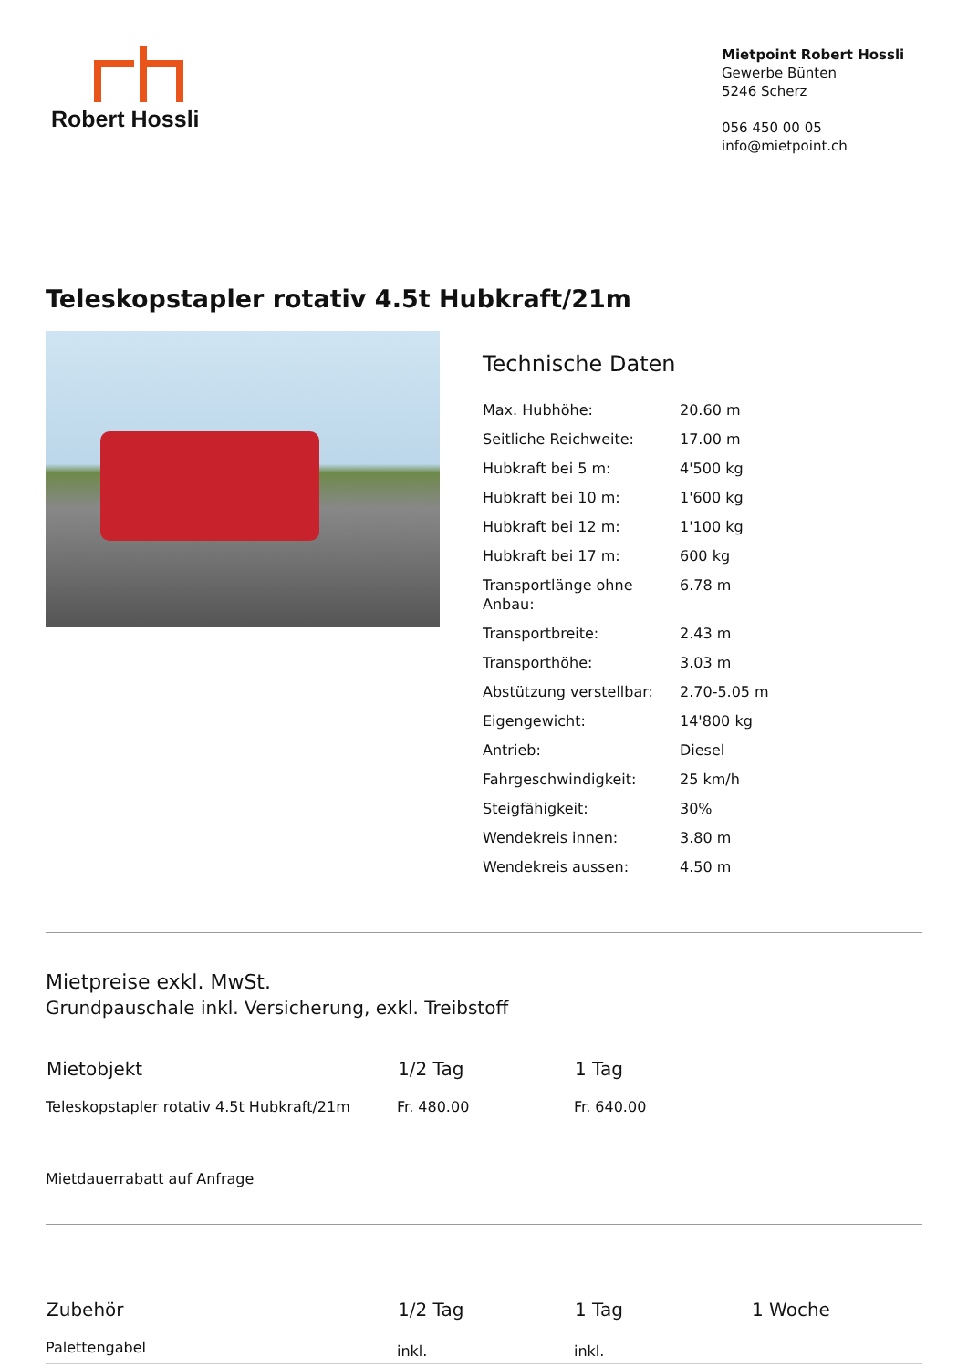Robert Hossli
Mietpoint Robert Hossli
Gewerbe Bünten
5246 Scherz
056 450 00 05
info@mietpoint.ch
Teleskopstapler rotativ 4.5t Hubkraft/21m
Technische Daten
| Max. Hubhöhe: | 20.60 m |
| Seitliche Reichweite: | 17.00 m |
| Hubkraft bei 5 m: | 4'500 kg |
| Hubkraft bei 10 m: | 1'600 kg |
| Hubkraft bei 12 m: | 1'100 kg |
| Hubkraft bei 17 m: | 600 kg |
| Transportlänge ohne Anbau: | 6.78 m |
| Transportbreite: | 2.43 m |
| Transporthöhe: | 3.03 m |
| Abstützung verstellbar: | 2.70-5.05 m |
| Eigengewicht: | 14'800 kg |
| Antrieb: | Diesel |
| Fahrgeschwindigkeit: | 25 km/h |
| Steigfähigkeit: | 30% |
| Wendekreis innen: | 3.80 m |
| Wendekreis aussen: | 4.50 m |
Mietpreise exkl. MwSt.
Grundpauschale inkl. Versicherung, exkl. Treibstoff
| Mietobjekt | 1/2 Tag | 1 Tag |
| --- | --- | --- |
| Teleskopstapler rotativ 4.5t Hubkraft/21m | Fr. 480.00 | Fr. 640.00 |
Mietdauerrabatt auf Anfrage
| Zubehör | 1/2 Tag | 1 Tag | 1 Woche |
| --- | --- | --- | --- |
| Palettengabel | inkl. | inkl. | |